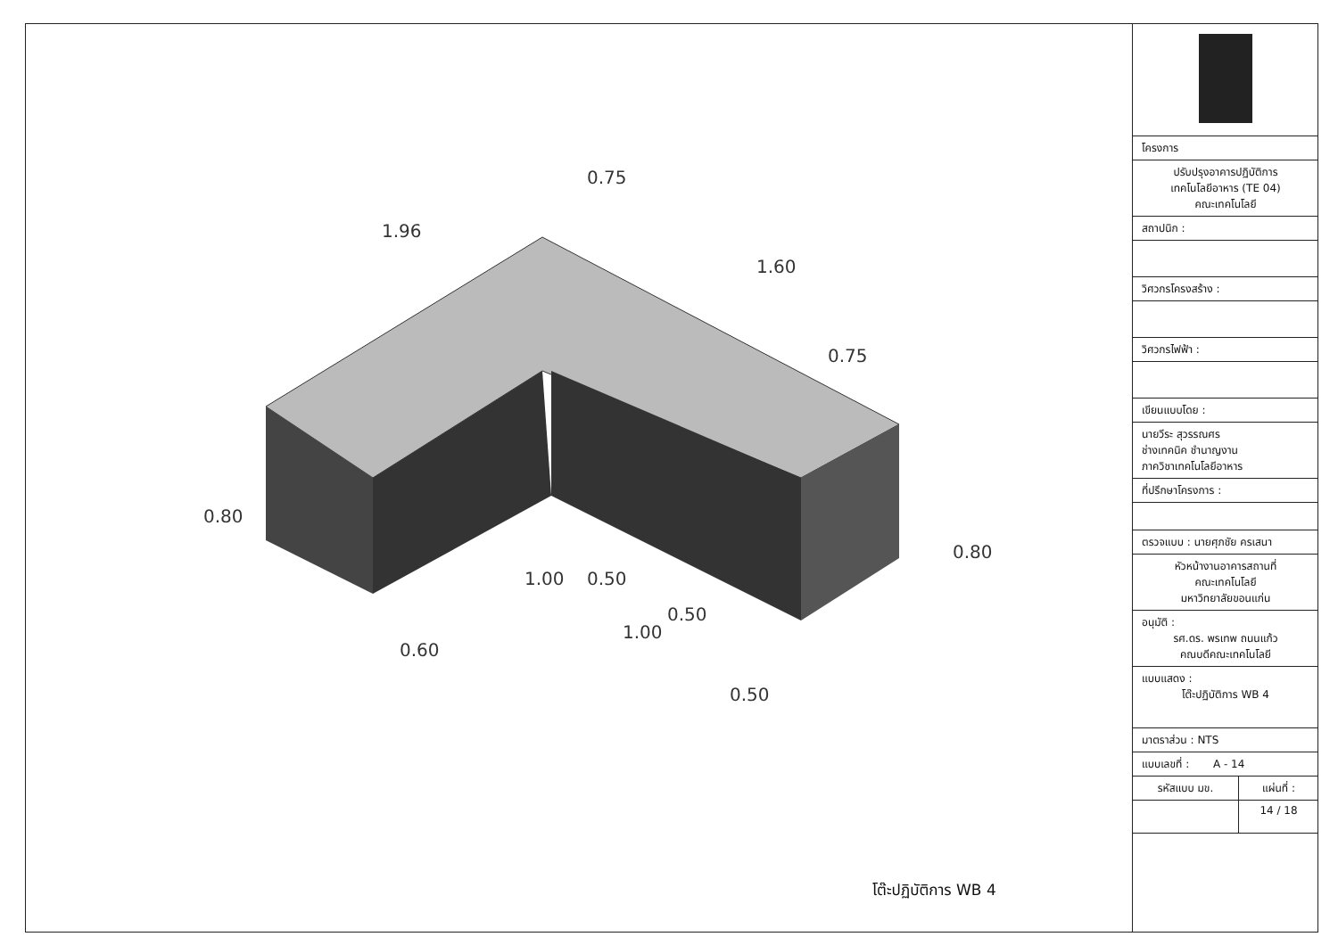1.96
0.75
1.60
0.75
0.80
0.80
1.00
0.50
0.50
1.00
0.60
0.50
โต๊ะปฏิบัติการ WB 4
| โครงการ |
| ปรับปรุงอาคารปฏิบัติการ เทคโนโลยีอาหาร (TE 04) คณะเทคโนโลยี |
| สถาปนิก : |
| วิศวกรโครงสร้าง : |
| วิศวกรไฟฟ้า : |
| เขียนแบบโดย : |
| นายวีระ สุวรรณศร ช่างเทคนิค ชำนาญงาน ภาควิชาเทคโนโลยีอาหาร |
| ที่ปรึกษาโครงการ : |
| ตรวจแบบ : นายศุภชัย ครเสนา |
| หัวหน้างานอาคารสถานที่ คณะเทคโนโลยี มหาวิทยาลัยขอนแก่น |
| อนุมัติ : รศ.ดร. พรเทพ ถนนแก้ว คณบดีคณะเทคโนโลยี |
| แบบแสดง : โต๊ะปฏิบัติการ WB 4 |
| มาตราส่วน : NTS |
| แบบเลขที่ : A - 14 |
| รหัสแบบ มข. | แผ่นที่ : |
| | 14 / 18 |